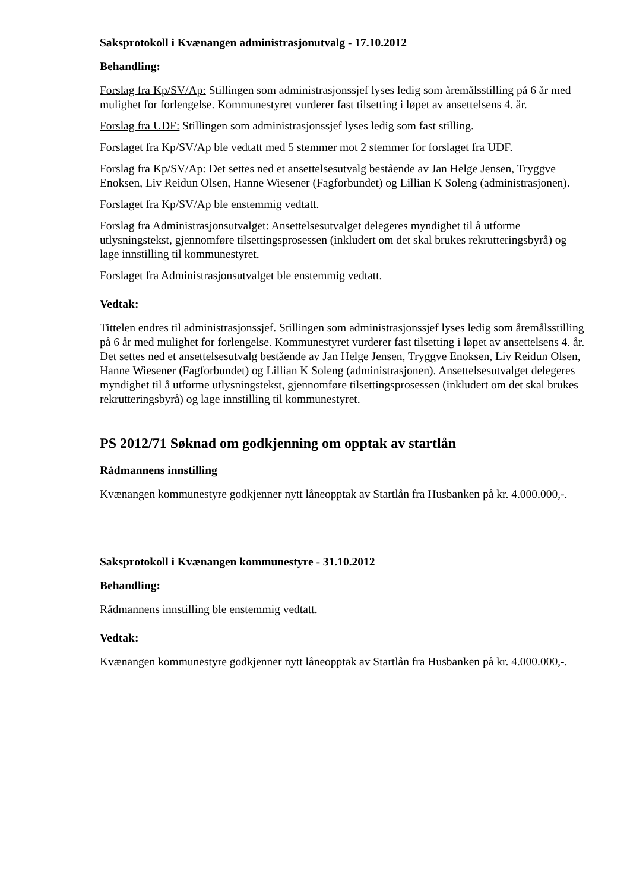Saksprotokoll i Kvænangen administrasjonutvalg - 17.10.2012
Behandling:
Forslag fra Kp/SV/Ap: Stillingen som administrasjonssjef lyses ledig som åremålsstilling på 6 år med mulighet for forlengelse. Kommunestyret vurderer fast tilsetting i løpet av ansettelsens 4. år.
Forslag fra UDF: Stillingen som administrasjonssjef lyses ledig som fast stilling.
Forslaget fra Kp/SV/Ap ble vedtatt med 5 stemmer mot 2 stemmer for forslaget fra UDF.
Forslag fra Kp/SV/Ap: Det settes ned et ansettelsesutvalg bestående av Jan Helge Jensen, Tryggve Enoksen, Liv Reidun Olsen, Hanne Wiesener (Fagforbundet) og Lillian K Soleng (administrasjonen).
Forslaget fra Kp/SV/Ap ble enstemmig vedtatt.
Forslag fra Administrasjonsutvalget: Ansettelsesutvalget delegeres myndighet til å utforme utlysningstekst, gjennomføre tilsettingsprosessen (inkludert om det skal brukes rekrutteringsbyrå) og lage innstilling til kommunestyret.
Forslaget fra Administrasjonsutvalget ble enstemmig vedtatt.
Vedtak:
Tittelen endres til administrasjonssjef. Stillingen som administrasjonssjef lyses ledig som åremålsstilling på 6 år med mulighet for forlengelse. Kommunestyret vurderer fast tilsetting i løpet av ansettelsens 4. år. Det settes ned et ansettelsesutvalg bestående av Jan Helge Jensen, Tryggve Enoksen, Liv Reidun Olsen, Hanne Wiesener (Fagforbundet) og Lillian K Soleng (administrasjonen). Ansettelsesutvalget delegeres myndighet til å utforme utlysningstekst, gjennomføre tilsettingsprosessen (inkludert om det skal brukes rekrutteringsbyrå) og lage innstilling til kommunestyret.
PS 2012/71 Søknad om godkjenning om opptak av startlån
Rådmannens innstilling
Kvænangen kommunestyre godkjenner nytt låneopptak av Startlån fra Husbanken på kr. 4.000.000,-.
Saksprotokoll i Kvænangen kommunestyre - 31.10.2012
Behandling:
Rådmannens innstilling ble enstemmig vedtatt.
Vedtak:
Kvænangen kommunestyre godkjenner nytt låneopptak av Startlån fra Husbanken på kr. 4.000.000,-.